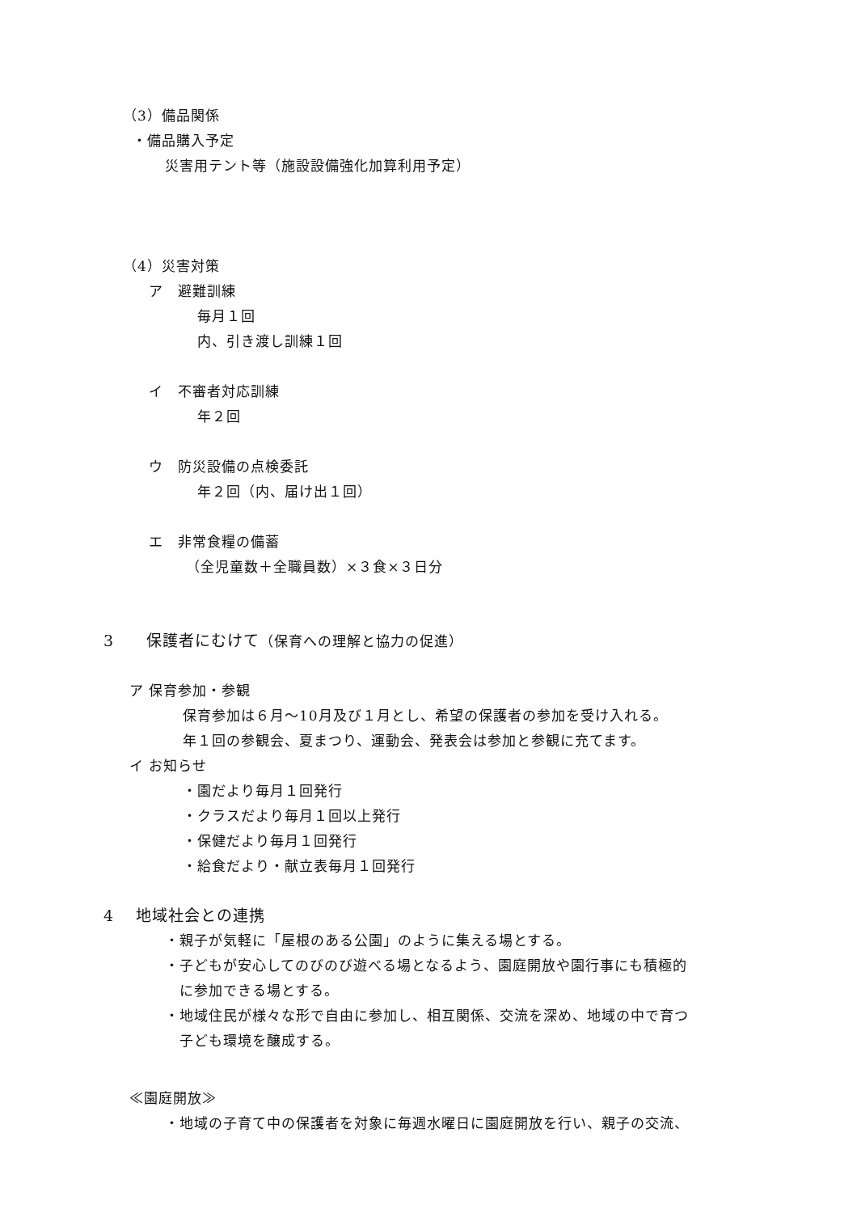（3）備品関係
・備品購入予定
災害用テント等（施設設備強化加算利用予定）
（4）災害対策
ア　避難訓練
毎月１回
内、引き渡し訓練１回
イ　不審者対応訓練
年２回
ウ　防災設備の点検委託
年２回（内、届け出１回）
エ　非常食糧の備蓄
（全児童数＋全職員数）×３食×３日分
3　　保護者にむけて（保育への理解と協力の促進）
ア 保育参加・参観
保育参加は６月～10月及び１月とし、希望の保護者の参加を受け入れる。
年１回の参観会、夏まつり、運動会、発表会は参加と参観に充てます。
イ お知らせ
・園だより毎月１回発行
・クラスだより毎月１回以上発行
・保健だより毎月１回発行
・給食だより・献立表毎月１回発行
4　 地域社会との連携
・親子が気軽に「屋根のある公園」のように集える場とする。
・子どもが安心してのびのび遊べる場となるよう、園庭開放や園行事にも積極的
に参加できる場とする。
・地域住民が様々な形で自由に参加し、相互関係、交流を深め、地域の中で育つ
子ども環境を醸成する。
≪園庭開放≫
・地域の子育て中の保護者を対象に毎週水曜日に園庭開放を行い、親子の交流、